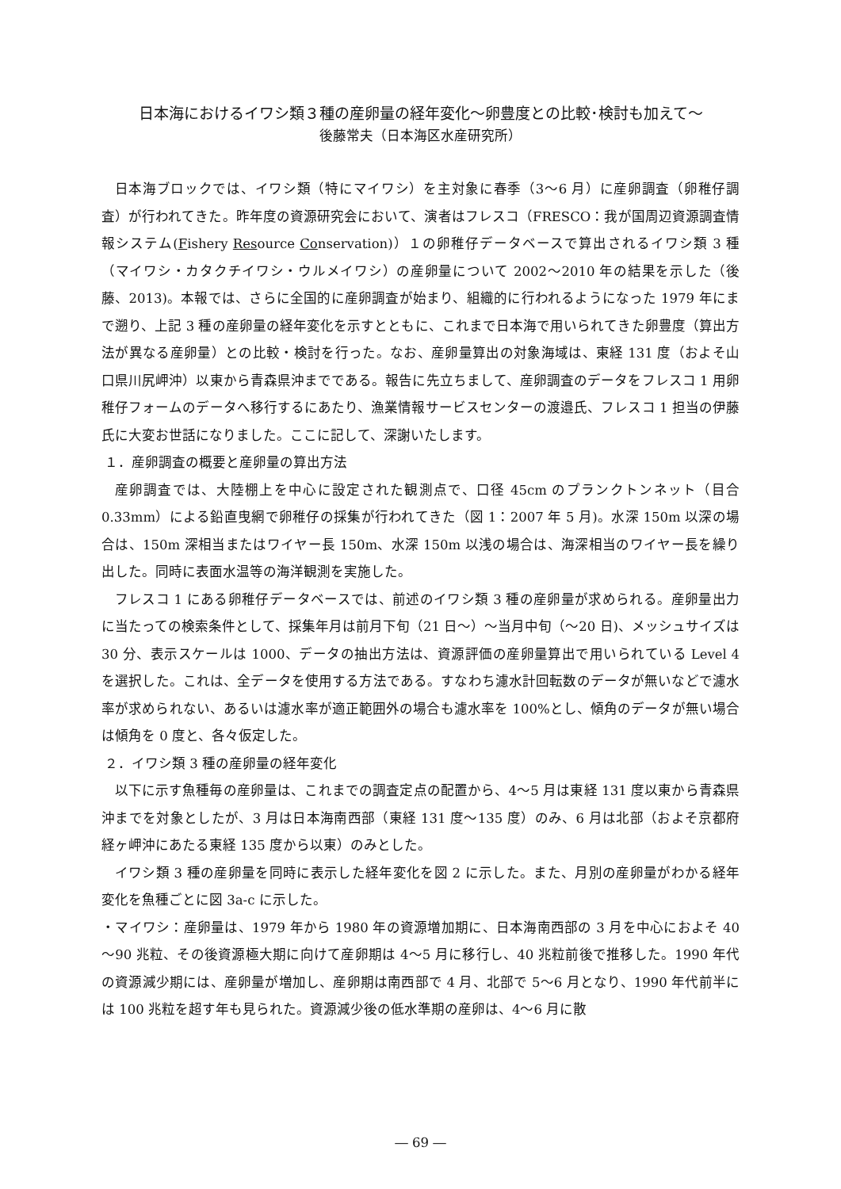日本海におけるイワシ類３種の産卵量の経年変化～卵豊度との比較･検討も加えて～
後藤常夫（日本海区水産研究所）
日本海ブロックでは、イワシ類（特にマイワシ）を主対象に春季（3～6 月）に産卵調査（卵稚仔調査）が行われてきた。昨年度の資源研究会において、演者はフレスコ（FRESCO：我が国周辺資源調査情報システム(Fishery Resource Conservation)）１の卵稚仔データベースで算出されるイワシ類 3 種（マイワシ・カタクチイワシ・ウルメイワシ）の産卵量について 2002～2010 年の結果を示した（後藤、2013)。本報では、さらに全国的に産卵調査が始まり、組織的に行われるようになった 1979 年にまで遡り、上記 3 種の産卵量の経年変化を示すとともに、これまで日本海で用いられてきた卵豊度（算出方法が異なる産卵量）との比較・検討を行った。なお、産卵量算出の対象海域は、東経 131 度（およそ山口県川尻岬沖）以東から青森県沖までである。報告に先立ちまして、産卵調査のデータをフレスコ 1 用卵稚仔フォームのデータへ移行するにあたり、漁業情報サービスセンターの渡邉氏、フレスコ 1 担当の伊藤氏に大変お世話になりました。ここに記して、深謝いたします。
１．産卵調査の概要と産卵量の算出方法
産卵調査では、大陸棚上を中心に設定された観測点で、口径 45cm のプランクトンネット（目合 0.33mm）による鉛直曳網で卵稚仔の採集が行われてきた（図 1：2007 年 5 月)。水深 150m 以深の場合は、150m 深相当またはワイヤー長 150m、水深 150m 以浅の場合は、海深相当のワイヤー長を繰り出した。同時に表面水温等の海洋観測を実施した。
フレスコ 1 にある卵稚仔データベースでは、前述のイワシ類 3 種の産卵量が求められる。産卵量出力に当たっての検索条件として、採集年月は前月下旬（21 日～）～当月中旬（～20 日)、メッシュサイズは 30 分、表示スケールは 1000、データの抽出方法は、資源評価の産卵量算出で用いられている Level 4 を選択した。これは、全データを使用する方法である。すなわち濾水計回転数のデータが無いなどで濾水率が求められない、あるいは濾水率が適正範囲外の場合も濾水率を 100%とし、傾角のデータが無い場合は傾角を 0 度と、各々仮定した。
２．イワシ類 3 種の産卵量の経年変化
以下に示す魚種毎の産卵量は、これまでの調査定点の配置から、4～5 月は東経 131 度以東から青森県沖までを対象としたが、3 月は日本海南西部（東経 131 度～135 度）のみ、6 月は北部（およそ京都府経ヶ岬沖にあたる東経 135 度から以東）のみとした。
イワシ類 3 種の産卵量を同時に表示した経年変化を図 2 に示した。また、月別の産卵量がわかる経年変化を魚種ごとに図 3a-c に示した。
・マイワシ：産卵量は、1979 年から 1980 年の資源増加期に、日本海南西部の 3 月を中心におよそ 40～90 兆粒、その後資源極大期に向けて産卵期は 4～5 月に移行し、40 兆粒前後で推移した。1990 年代の資源減少期には、産卵量が増加し、産卵期は南西部で 4 月、北部で 5～6 月となり、1990 年代前半には 100 兆粒を超す年も見られた。資源減少後の低水準期の産卵は、4～6 月に散
― 69 ―